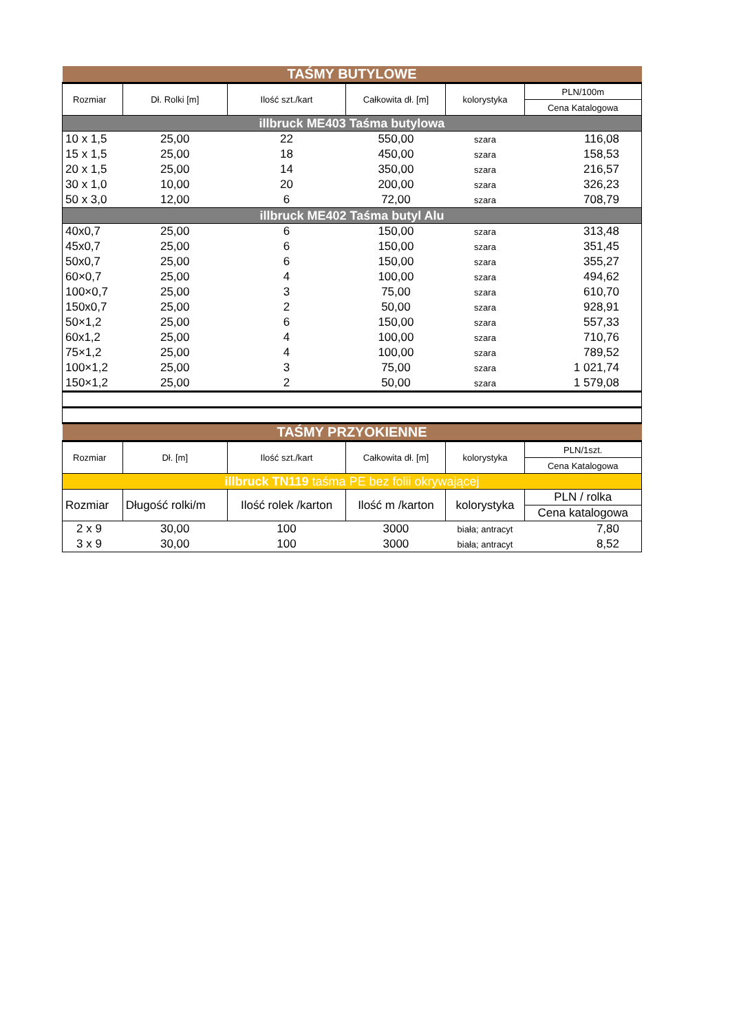| TAŚMY BUTYLOWE | | | | | |
| Rozmiar | Dł. Rolki [m] | Ilość szt./kart | Całkowita dł. [m] | kolorystyka | PLN/100m |
| | | | | | Cena Katalogowa |
| illbruck ME403 Taśma butylowa | | | | | |
| 10 x 1,5 | 25,00 | 22 | 550,00 | szara | 116,08 |
| 15 x 1,5 | 25,00 | 18 | 450,00 | szara | 158,53 |
| 20 x 1,5 | 25,00 | 14 | 350,00 | szara | 216,57 |
| 30 x 1,0 | 10,00 | 20 | 200,00 | szara | 326,23 |
| 50 x 3,0 | 12,00 | 6 | 72,00 | szara | 708,79 |
| illbruck ME402 Taśma butyl Alu | | | | | |
| 40x0,7 | 25,00 | 6 | 150,00 | szara | 313,48 |
| 45x0,7 | 25,00 | 6 | 150,00 | szara | 351,45 |
| 50x0,7 | 25,00 | 6 | 150,00 | szara | 355,27 |
| 60×0,7 | 25,00 | 4 | 100,00 | szara | 494,62 |
| 100×0,7 | 25,00 | 3 | 75,00 | szara | 610,70 |
| 150x0,7 | 25,00 | 2 | 50,00 | szara | 928,91 |
| 50×1,2 | 25,00 | 6 | 150,00 | szara | 557,33 |
| 60x1,2 | 25,00 | 4 | 100,00 | szara | 710,76 |
| 75×1,2 | 25,00 | 4 | 100,00 | szara | 789,52 |
| 100×1,2 | 25,00 | 3 | 75,00 | szara | 1 021,74 |
| 150×1,2 | 25,00 | 2 | 50,00 | szara | 1 579,08 |
| TAŚMY PRZYOKIENNE | | | | | |
| Rozmiar | Dł. [m] | Ilość szt./kart | Całkowita dł. [m] | kolorystyka | PLN/1szt. |
| | | | | | Cena Katalogowa |
| illbruck TN119 taśma PE bez folii okrywającej | | | | | |
| Rozmiar | Długość rolki/m | Ilość rolek /karton | Ilość m /karton | kolorystyka | PLN / rolka |
| | | | | | Cena katalogowa |
| 2 x 9 | 30,00 | 100 | 3000 | biała; antracyt | 7,80 |
| 3 x 9 | 30,00 | 100 | 3000 | biała; antracyt | 8,52 |